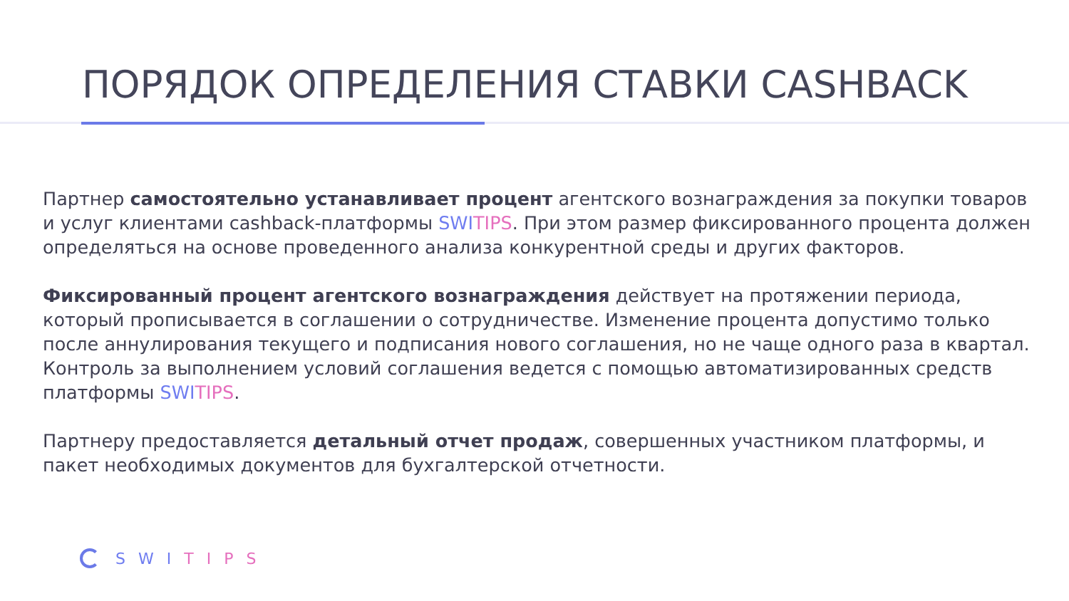ПОРЯДОК ОПРЕДЕЛЕНИЯ СТАВКИ CASHBACK
Партнер самостоятельно устанавливает процент агентского вознаграждения за покупки товаров и услуг клиентами cashback-платформы SWI TIPS. При этом размер фиксированного процента должен определяться на основе проведенного анализа конкурентной среды и других факторов.
Фиксированный процент агентского вознаграждения действует на протяжении периода, который прописывается в соглашении о сотрудничестве. Изменение процента допустимо только после аннулирования текущего и подписания нового соглашения, но не чаще одного раза в квартал. Контроль за выполнением условий соглашения ведется с помощью автоматизированных средств платформы SWI TIPS.
Партнеру предоставляется детальный отчет продаж, совершенных участником платформы, и пакет необходимых документов для бухгалтерской отчетности.
SWI TIPS